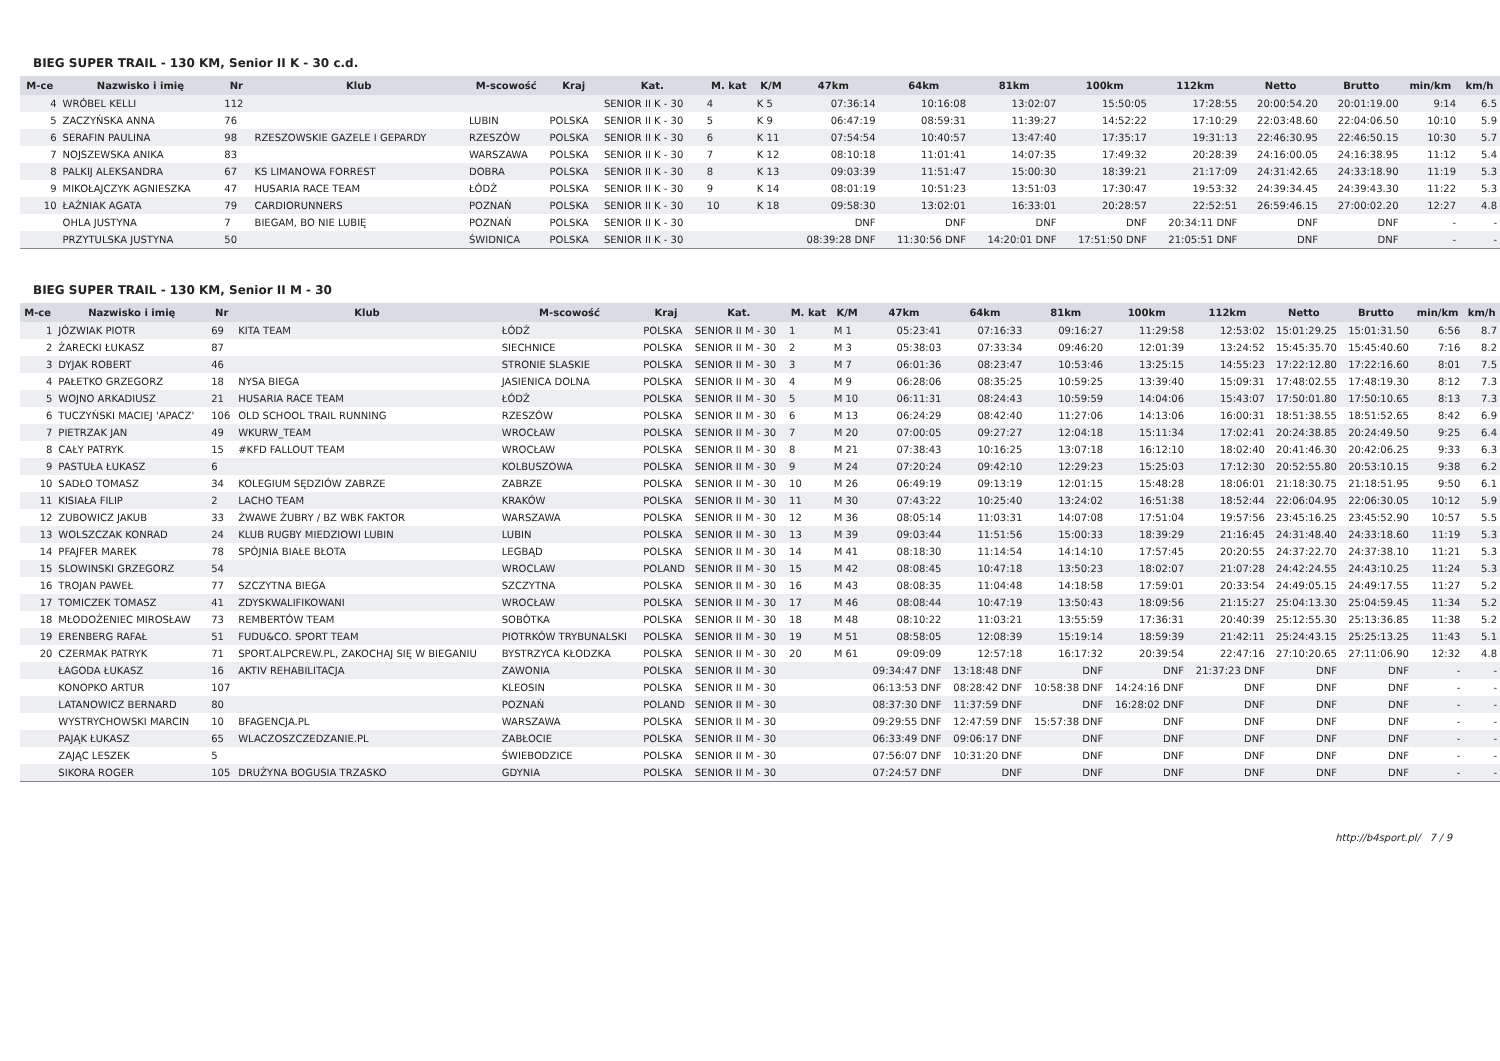BIEG SUPER TRAIL - 130 KM, Senior II K - 30 c.d.
| M-ce | Nazwisko i imię | Nr | Klub | M-scowość | Kraj | Kat. | M. kat | K/M | 47km | 64km | 81km | 100km | 112km | Netto | Brutto | min/km | km/h |
| --- | --- | --- | --- | --- | --- | --- | --- | --- | --- | --- | --- | --- | --- | --- | --- | --- | --- |
| 4 | WRÓBEL KELLI | 112 | | | | SENIOR II K - 30 | 4 | K 5 | 07:36:14 | 10:16:08 | 13:02:07 | 15:50:05 | 17:28:55 | 20:00:54.20 | 20:01:19.00 | 9:14 | 6.5 |
| 5 | ZACZYŃSKA ANNA | 76 | | LUBIN | POLSKA | SENIOR II K - 30 | 5 | K 9 | 06:47:19 | 08:59:31 | 11:39:27 | 14:52:22 | 17:10:29 | 22:03:48.60 | 22:04:06.50 | 10:10 | 5.9 |
| 6 | SERAFIN PAULINA | 98 | RZESZOWSKIE GAZELE I GEPARDY | RZESZÓW | POLSKA | SENIOR II K - 30 | 6 | K 11 | 07:54:54 | 10:40:57 | 13:47:40 | 17:35:17 | 19:31:13 | 22:46:30.95 | 22:46:50.15 | 10:30 | 5.7 |
| 7 | NOJSZEWSKA ANIKA | 83 | | WARSZAWA | POLSKA | SENIOR II K - 30 | 7 | K 12 | 08:10:18 | 11:01:41 | 14:07:35 | 17:49:32 | 20:28:39 | 24:16:00.05 | 24:16:38.95 | 11:12 | 5.4 |
| 8 | PALKIJ ALEKSANDRA | 67 | KS LIMANOWA FORREST | DOBRA | POLSKA | SENIOR II K - 30 | 8 | K 13 | 09:03:39 | 11:51:47 | 15:00:30 | 18:39:21 | 21:17:09 | 24:31:42.65 | 24:33:18.90 | 11:19 | 5.3 |
| 9 | MIKOŁAJCZYK AGNIESZKA | 47 | HUSARIA RACE TEAM | ŁÓDŹ | POLSKA | SENIOR II K - 30 | 9 | K 14 | 08:01:19 | 10:51:23 | 13:51:03 | 17:30:47 | 19:53:32 | 24:39:34.45 | 24:39:43.30 | 11:22 | 5.3 |
| 10 | ŁAŹNIAK AGATA | 79 | CARDIORUNNERS | POZNAŃ | POLSKA | SENIOR II K - 30 | 10 | K 18 | 09:58:30 | 13:02:01 | 16:33:01 | 20:28:57 | 22:52:51 | 26:59:46.15 | 27:00:02.20 | 12:27 | 4.8 |
| | OHLA JUSTYNA | 7 | BIEGAM, BO NIE LUBIĘ | POZNAŃ | POLSKA | SENIOR II K - 30 | | | DNF | DNF | DNF | DNF | 20:34:11 DNF | DNF | DNF | - | - |
| | PRZYTULSKA JUSTYNA | 50 | | ŚWIDNICA | POLSKA | SENIOR II K - 30 | | | 08:39:28 DNF | 11:30:56 DNF | 14:20:01 DNF | 17:51:50 DNF | 21:05:51 DNF | DNF | DNF | - | - |
BIEG SUPER TRAIL - 130 KM, Senior II M - 30
| M-ce | Nazwisko i imię | Nr | Klub | M-scowość | Kraj | Kat. | M. kat | K/M | 47km | 64km | 81km | 100km | 112km | Netto | Brutto | min/km | km/h |
| --- | --- | --- | --- | --- | --- | --- | --- | --- | --- | --- | --- | --- | --- | --- | --- | --- | --- |
| 1 | JÓZWIAK PIOTR | 69 | KITA TEAM | ŁÓDŹ | POLSKA | SENIOR II M - 30 | 1 | M 1 | 05:23:41 | 07:16:33 | 09:16:27 | 11:29:58 | 12:53:02 | 15:01:29.25 | 15:01:31.50 | 6:56 | 8.7 |
| 2 | ŻARECKI ŁUKASZ | 87 | | SIECHNICE | POLSKA | SENIOR II M - 30 | 2 | M 3 | 05:38:03 | 07:33:34 | 09:46:20 | 12:01:39 | 13:24:52 | 15:45:35.70 | 15:45:40.60 | 7:16 | 8.2 |
| 3 | DYJAK ROBERT | 46 | | STRONIE SLASKIE | POLSKA | SENIOR II M - 30 | 3 | M 7 | 06:01:36 | 08:23:47 | 10:53:46 | 13:25:15 | 14:55:23 | 17:22:12.80 | 17:22:16.60 | 8:01 | 7.5 |
| 4 | PAŁETKO GRZEGORZ | 18 | NYSA BIEGA | JASIENICA DOLNA | POLSKA | SENIOR II M - 30 | 4 | M 9 | 06:28:06 | 08:35:25 | 10:59:25 | 13:39:40 | 15:09:31 | 17:48:02.55 | 17:48:19.30 | 8:12 | 7.3 |
| 5 | WOJNO ARKADIUSZ | 21 | HUSARIA RACE TEAM | ŁÓDŹ | POLSKA | SENIOR II M - 30 | 5 | M 10 | 06:11:31 | 08:24:43 | 10:59:59 | 14:04:06 | 15:43:07 | 17:50:01.80 | 17:50:10.65 | 8:13 | 7.3 |
| 6 | TUCZYŃSKI MACIEJ 'APACZ' | 106 | OLD SCHOOL TRAIL RUNNING | RZESZÓW | POLSKA | SENIOR II M - 30 | 6 | M 13 | 06:24:29 | 08:42:40 | 11:27:06 | 14:13:06 | 16:00:31 | 18:51:38.55 | 18:51:52.65 | 8:42 | 6.9 |
| 7 | PIETRZAK JAN | 49 | WKURW_TEAM | WROCŁAW | POLSKA | SENIOR II M - 30 | 7 | M 20 | 07:00:05 | 09:27:27 | 12:04:18 | 15:11:34 | 17:02:41 | 20:24:38.85 | 20:24:49.50 | 9:25 | 6.4 |
| 8 | CAŁY PATRYK | 15 | #KFD FALLOUT TEAM | WROCŁAW | POLSKA | SENIOR II M - 30 | 8 | M 21 | 07:38:43 | 10:16:25 | 13:07:18 | 16:12:10 | 18:02:40 | 20:41:46.30 | 20:42:06.25 | 9:33 | 6.3 |
| 9 | PASTUŁA ŁUKASZ | 6 | | KOLBUSZOWA | POLSKA | SENIOR II M - 30 | 9 | M 24 | 07:20:24 | 09:42:10 | 12:29:23 | 15:25:03 | 17:12:30 | 20:52:55.80 | 20:53:10.15 | 9:38 | 6.2 |
| 10 | SADŁO TOMASZ | 34 | KOLEGIUM SĘDZIÓW ZABRZE | ZABRZE | POLSKA | SENIOR II M - 30 | 10 | M 26 | 06:49:19 | 09:13:19 | 12:01:15 | 15:48:28 | 18:06:01 | 21:18:30.75 | 21:18:51.95 | 9:50 | 6.1 |
| 11 | KISIAŁA FILIP | 2 | LACHO TEAM | KRAKÓW | POLSKA | SENIOR II M - 30 | 11 | M 30 | 07:43:22 | 10:25:40 | 13:24:02 | 16:51:38 | 18:52:44 | 22:06:04.95 | 22:06:30.05 | 10:12 | 5.9 |
| 12 | ZUBOWICZ JAKUB | 33 | ŻWAWE ŻUBRY / BZ WBK FAKTOR | WARSZAWA | POLSKA | SENIOR II M - 30 | 12 | M 36 | 08:05:14 | 11:03:31 | 14:07:08 | 17:51:04 | 19:57:56 | 23:45:16.25 | 23:45:52.90 | 10:57 | 5.5 |
| 13 | WOLSZCZAK KONRAD | 24 | KLUB RUGBY MIEDZIOWI LUBIN | LUBIN | POLSKA | SENIOR II M - 30 | 13 | M 39 | 09:03:44 | 11:51:56 | 15:00:33 | 18:39:29 | 21:16:45 | 24:31:48.40 | 24:33:18.60 | 11:19 | 5.3 |
| 14 | PFAJFER MAREK | 78 | SPÓJNIA BIAŁE BŁOTA | LEGBĄD | POLSKA | SENIOR II M - 30 | 14 | M 41 | 08:18:30 | 11:14:54 | 14:14:10 | 17:57:45 | 20:20:55 | 24:37:22.70 | 24:37:38.10 | 11:21 | 5.3 |
| 15 | SLOWINSKI GRZEGORZ | 54 | | WROCLAW | POLAND | SENIOR II M - 30 | 15 | M 42 | 08:08:45 | 10:47:18 | 13:50:23 | 18:02:07 | 21:07:28 | 24:42:24.55 | 24:43:10.25 | 11:24 | 5.3 |
| 16 | TROJAN PAWEŁ | 77 | SZCZYTNA BIEGA | SZCZYTNA | POLSKA | SENIOR II M - 30 | 16 | M 43 | 08:08:35 | 11:04:48 | 14:18:58 | 17:59:01 | 20:33:54 | 24:49:05.15 | 24:49:17.55 | 11:27 | 5.2 |
| 17 | TOMICZEK TOMASZ | 41 | ZDYSKWALIFIKOWANI | WROCŁAW | POLSKA | SENIOR II M - 30 | 17 | M 46 | 08:08:44 | 10:47:19 | 13:50:43 | 18:09:56 | 21:15:27 | 25:04:13.30 | 25:04:59.45 | 11:34 | 5.2 |
| 18 | MŁODOŻENIEC MIROSŁAW | 73 | REMBERTÓW TEAM | SOBÓTKA | POLSKA | SENIOR II M - 30 | 18 | M 48 | 08:10:22 | 11:03:21 | 13:55:59 | 17:36:31 | 20:40:39 | 25:12:55.30 | 25:13:36.85 | 11:38 | 5.2 |
| 19 | ERENBERG RAFAŁ | 51 | FUDU&CO. SPORT TEAM | PIOTRKÓW TRYBUNALSKI | POLSKA | SENIOR II M - 30 | 19 | M 51 | 08:58:05 | 12:08:39 | 15:19:14 | 18:59:39 | 21:42:11 | 25:24:43.15 | 25:25:13.25 | 11:43 | 5.1 |
| 20 | CZERMAK PATRYK | 71 | SPORT.ALPCREW.PL, ZAKOCHAJ SIĘ W BIEGANIU | BYSTRZYCA KŁODZKA | POLSKA | SENIOR II M - 30 | 20 | M 61 | 09:09:09 | 12:57:18 | 16:17:32 | 20:39:54 | 22:47:16 | 27:10:20.65 | 27:11:06.90 | 12:32 | 4.8 |
| | ŁAGODA ŁUKASZ | 16 | AKTIV REHABILITACJA | ZAWONIA | POLSKA | SENIOR II M - 30 | | | 09:34:47 DNF | 13:18:48 DNF | DNF | DNF | 21:37:23 DNF | DNF | DNF | - | - |
| | KONOPKO ARTUR | 107 | | KLEOSIN | POLSKA | SENIOR II M - 30 | | | 06:13:53 DNF | 08:28:42 DNF | 10:58:38 DNF | 14:24:16 DNF | DNF | DNF | DNF | - | - |
| | LATANOWICZ BERNARD | 80 | | POZNAŃ | POLAND | SENIOR II M - 30 | | | 08:37:30 DNF | 11:37:59 DNF | DNF | 16:28:02 DNF | DNF | DNF | DNF | - | - |
| | WYSTRYCHOWSKI MARCIN | 10 | BFAGENCJA.PL | WARSZAWA | POLSKA | SENIOR II M - 30 | | | 09:29:55 DNF | 12:47:59 DNF | 15:57:38 DNF | DNF | DNF | DNF | DNF | - | - |
| | PAJĄK ŁUKASZ | 65 | WLACZOSZCZEDZANIE.PL | ZABŁOCIE | POLSKA | SENIOR II M - 30 | | | 06:33:49 DNF | 09:06:17 DNF | DNF | DNF | DNF | DNF | DNF | - | - |
| | ZAJĄC LESZEK | 5 | | ŚWIEBODZICE | POLSKA | SENIOR II M - 30 | | | 07:56:07 DNF | 10:31:20 DNF | DNF | DNF | DNF | DNF | DNF | - | - |
| | SIKORA ROGER | 105 | DRUŻYNA BOGUSIA TRZASKO | GDYNIA | POLSKA | SENIOR II M - 30 | | | 07:24:57 DNF | DNF | DNF | DNF | DNF | DNF | DNF | - | - |
http://b4sport.pl/ 7 / 9